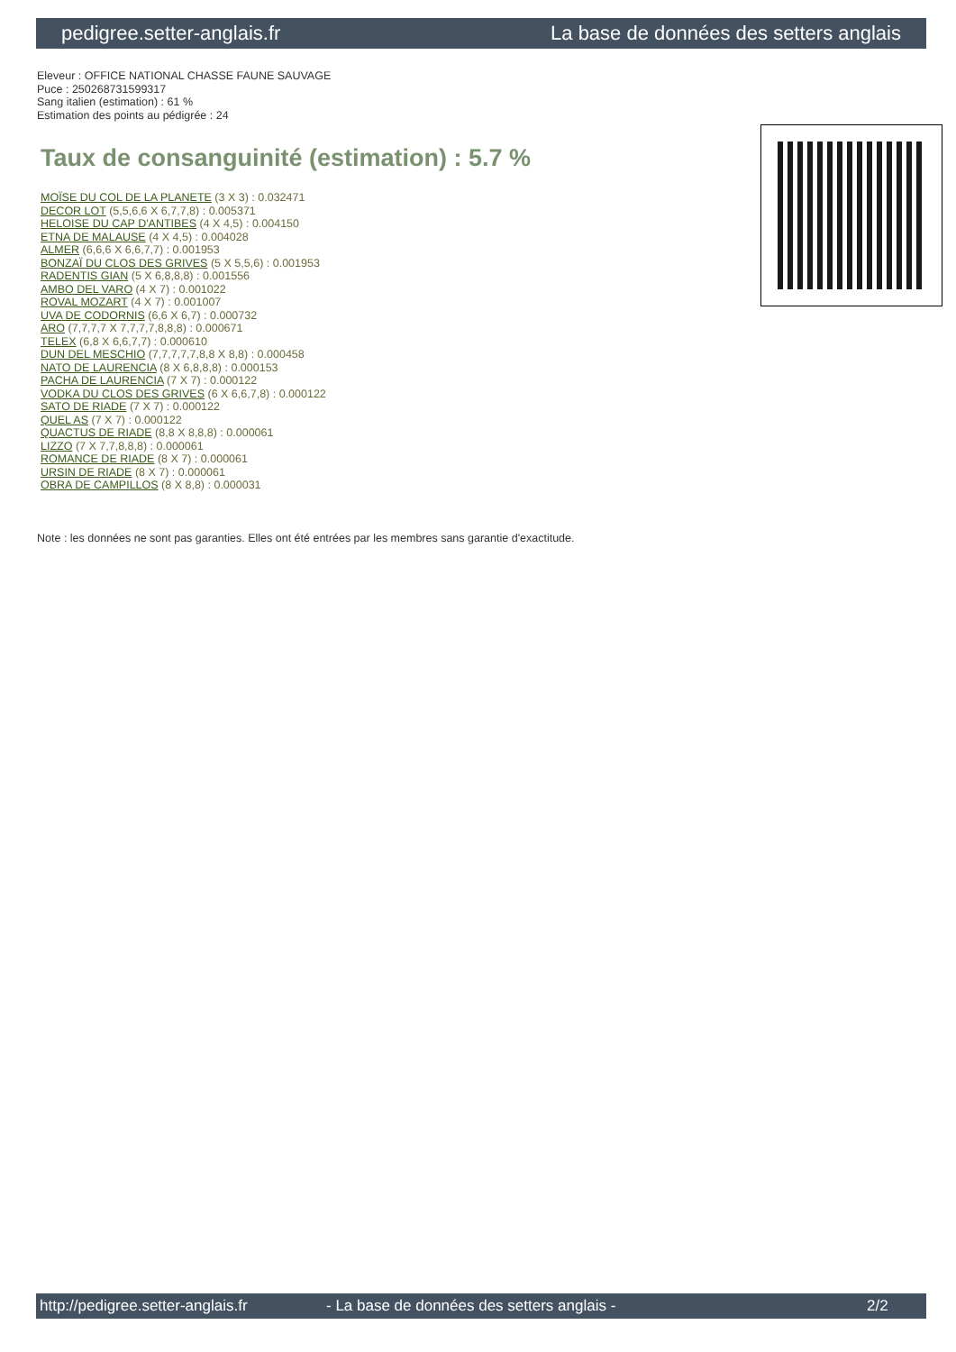pedigree.setter-anglais.fr La base de données des setters anglais
Eleveur : OFFICE NATIONAL CHASSE FAUNE SAUVAGE
Puce : 250268731599317
Sang italien (estimation) : 61 %
Estimation des points au pédigrée : 24
Taux de consanguinité (estimation) : 5.7 %
MOÏSE DU COL DE LA PLANETE (3 X 3) : 0.032471
DECOR LOT (5,5,6,6 X 6,7,7,8) : 0.005371
HELOISE DU CAP D'ANTIBES (4 X 4,5) : 0.004150
ETNA DE MALAUSE (4 X 4,5) : 0.004028
ALMER (6,6,6 X 6,6,7,7) : 0.001953
BONZAÏ DU CLOS DES GRIVES (5 X 5,5,6) : 0.001953
RADENTIS GIAN (5 X 6,8,8,8) : 0.001556
AMBO DEL VARO (4 X 7) : 0.001022
ROVAL MOZART (4 X 7) : 0.001007
UVA DE CODORNIS (6,6 X 6,7) : 0.000732
ARO (7,7,7,7 X 7,7,7,7,8,8,8) : 0.000671
TELEX (6,8 X 6,6,7,7) : 0.000610
DUN DEL MESCHIO (7,7,7,7,7,8,8 X 8,8) : 0.000458
NATO DE LAURENCIA (8 X 6,8,8,8) : 0.000153
PACHA DE LAURENCIA (7 X 7) : 0.000122
VODKA DU CLOS DES GRIVES (6 X 6,6,7,8) : 0.000122
SATO DE RIADE (7 X 7) : 0.000122
QUEL AS (7 X 7) : 0.000122
QUACTUS DE RIADE (8,8 X 8,8,8) : 0.000061
LIZZO (7 X 7,7,8,8,8) : 0.000061
ROMANCE DE RIADE (8 X 7) : 0.000061
URSIN DE RIADE (8 X 7) : 0.000061
OBRA DE CAMPILLOS (8 X 8,8) : 0.000031
Note : les données ne sont pas garanties. Elles ont été entrées par les membres sans garantie d'exactitude.
http://pedigree.setter-anglais.fr - La base de données des setters anglais - 2/2